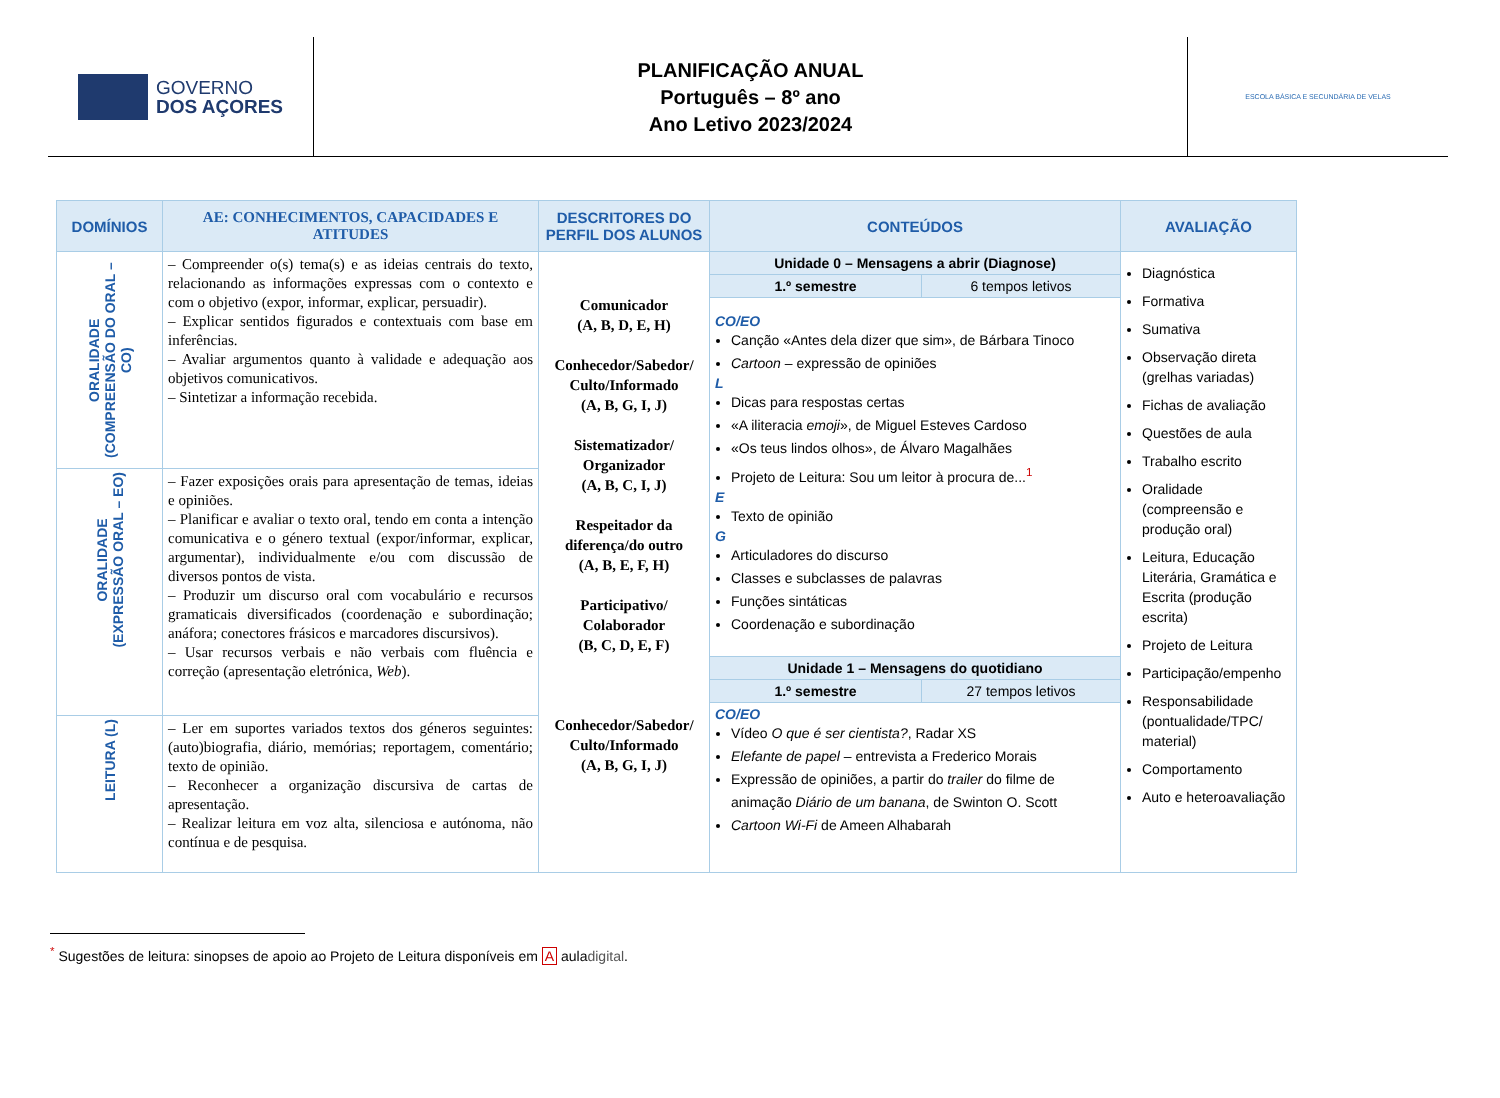GOVERNO
DOS AÇORES
PLANIFICAÇÃO ANUAL
Português – 8º ano
Ano Letivo 2023/2024
ESCOLA BÁSICA E SECUNDÁRIA DE VELAS
| DOMÍNIOS | AE: CONHECIMENTOS, CAPACIDADES E ATITUDES | DESCRITORES DO PERFIL DOS ALUNOS | CONTEÚDOS | AVALIAÇÃO |
| --- | --- | --- | --- | --- |
| ORALIDADE (COMPREENSÃO DO ORAL – CO) | – Compreender o(s) tema(s) e as ideias centrais do texto, relacionando as informações expressas com o contexto e com o objetivo (expor, informar, explicar, persuadir). – Explicar sentidos figurados e contextuais com base em inferências. – Avaliar argumentos quanto à validade e adequação aos objetivos comunicativos. – Sintetizar a informação recebida. | Comunicador (A, B, D, E, H) Conhecedor/Sabedor/ Culto/Informado (A, B, G, I, J) Sistematizador/ Organizador (A, B, C, I, J) Respeitador da diferença/do outro (A, B, E, F, H) Participativo/ Colaborador (B, C, D, E, F) Conhecedor/Sabedor/ Culto/Informado (A, B, G, I, J) | Unidade 0 – Mensagens a abrir (Diagnose) 1.º semestre 6 tempos letivos CO/EO Canção «Antes dela dizer que sim», de Bárbara Tinoco Cartoon – expressão de opiniões L Dicas para respostas certas «A iliteracia emoji », de Miguel Esteves Cardoso «Os teus lindos olhos», de Álvaro Magalhães Projeto de Leitura: Sou um leitor à procura de...<sup>1</sup> E Texto de opinião G Articuladores do discurso Classes e subclasses de palavras Funções sintáticas Coordenação e subordinação Unidade 1 – Mensagens do quotidiano 1.º semestre 27 tempos letivos CO/EO Vídeo O que é ser cientista? , Radar XS Elefante de papel – entrevista a Frederico Morais Expressão de opiniões, a partir do trailer do filme de animação Diário de um banana , de Swinton O. Scott Cartoon Wi-Fi de Ameen Alhabarah | Diagnóstica Formativa Sumativa Observação direta (grelhas variadas) Fichas de avaliação Questões de aula Trabalho escrito Oralidade (compreensão e produção oral) Leitura, Educação Literária, Gramática e Escrita (produção escrita) Projeto de Leitura Participação/empenho Responsabilidade (pontualidade/TPC/ material) Comportamento Auto e heteroavaliação |
| ORALIDADE (EXPRESSÃO ORAL – EO) | – Fazer exposições orais para apresentação de temas, ideias e opiniões. – Planificar e avaliar o texto oral, tendo em conta a intenção comunicativa e o género textual (expor/informar, explicar, argumentar), individualmente e/ou com discussão de diversos pontos de vista. – Produzir um discurso oral com vocabulário e recursos gramaticais diversificados (coordenação e subordinação; anáfora; conectores frásicos e marcadores discursivos). – Usar recursos verbais e não verbais com fluência e correção (apresentação eletrónica, Web ). | | | |
| LEITURA (L) | – Ler em suportes variados textos dos géneros seguintes: (auto)biografia, diário, memórias; reportagem, comentário; texto de opinião. – Reconhecer a organização discursiva de cartas de apresentação. – Realizar leitura em voz alta, silenciosa e autónoma, não contínua e de pesquisa. | | | |
<sup>*</sup> Sugestões de leitura: sinopses de apoio ao Projeto de Leitura disponíveis em A auladigital.